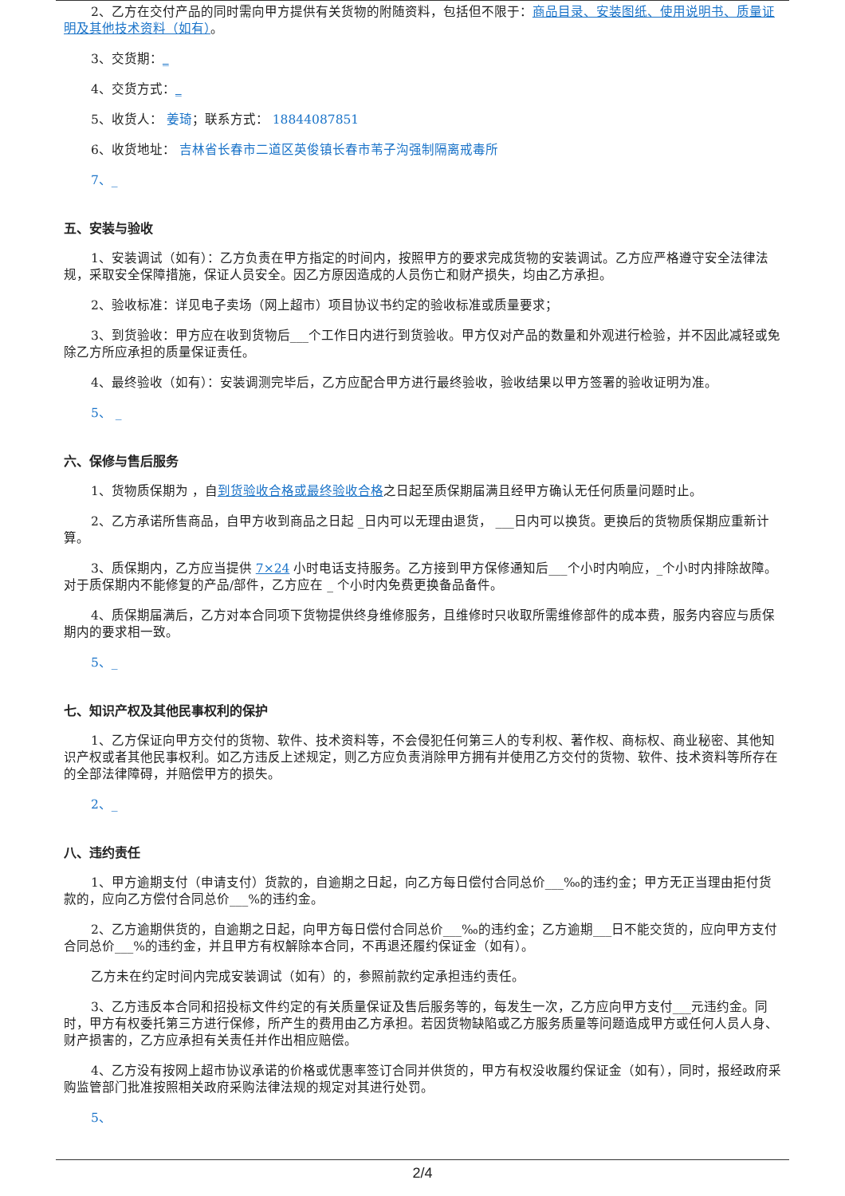2、乙方在交付产品的同时需向甲方提供有关货物的附随资料，包括但不限于：商品目录、安装图纸、使用说明书、质量证明及其他技术资料（如有）。
3、交货期：_
4、交货方式：_
5、收货人： 姜琦；联系方式： 18844087851
6、收货地址： 吉林省长春市二道区英俊镇长春市苇子沟强制隔离戒毒所
7、_
五、安装与验收
1、安装调试（如有）：乙方负责在甲方指定的时间内，按照甲方的要求完成货物的安装调试。乙方应严格遵守安全法律法规，采取安全保障措施，保证人员安全。因乙方原因造成的人员伤亡和财产损失，均由乙方承担。
2、验收标准：详见电子卖场（网上超市）项目协议书约定的验收标准或质量要求；
3、到货验收：甲方应在收到货物后___个工作日内进行到货验收。甲方仅对产品的数量和外观进行检验，并不因此减轻或免除乙方所应承担的质量保证责任。
4、最终验收（如有）：安装调测完毕后，乙方应配合甲方进行最终验收，验收结果以甲方签署的验收证明为准。
5、 _
六、保修与售后服务
1、货物质保期为 ，自到货验收合格或最终验收合格之日起至质保期届满且经甲方确认无任何质量问题时止。
2、乙方承诺所售商品，自甲方收到商品之日起 _日内可以无理由退货， ___日内可以换货。更换后的货物质保期应重新计算。
3、质保期内，乙方应当提供 7×24 小时电话支持服务。乙方接到甲方保修通知后___个小时内响应，_个小时内排除故障。对于质保期内不能修复的产品/部件，乙方应在 _ 个小时内免费更换备品备件。
4、质保期届满后，乙方对本合同项下货物提供终身维修服务，且维修时只收取所需维修部件的成本费，服务内容应与质保期内的要求相一致。
5、_
七、知识产权及其他民事权利的保护
1、乙方保证向甲方交付的货物、软件、技术资料等，不会侵犯任何第三人的专利权、著作权、商标权、商业秘密、其他知识产权或者其他民事权利。如乙方违反上述规定，则乙方应负责消除甲方拥有并使用乙方交付的货物、软件、技术资料等所存在的全部法律障碍，并赔偿甲方的损失。
2、_
八、违约责任
1、甲方逾期支付（申请支付）货款的，自逾期之日起，向乙方每日偿付合同总价___‰的违约金；甲方无正当理由拒付货款的，应向乙方偿付合同总价___%的违约金。
2、乙方逾期供货的，自逾期之日起，向甲方每日偿付合同总价___‰的违约金；乙方逾期___日不能交货的，应向甲方支付合同总价___%的违约金，并且甲方有权解除本合同，不再退还履约保证金（如有）。
乙方未在约定时间内完成安装调试（如有）的，参照前款约定承担违约责任。
3、乙方违反本合同和招投标文件约定的有关质量保证及售后服务等的，每发生一次，乙方应向甲方支付___元违约金。同时，甲方有权委托第三方进行保修，所产生的费用由乙方承担。若因货物缺陷或乙方服务质量等问题造成甲方或任何人员人身、财产损害的，乙方应承担有关责任并作出相应赔偿。
4、乙方没有按网上超市协议承诺的价格或优惠率签订合同并供货的，甲方有权没收履约保证金（如有），同时，报经政府采购监管部门批准按照相关政府采购法律法规的规定对其进行处罚。
5、
2/4